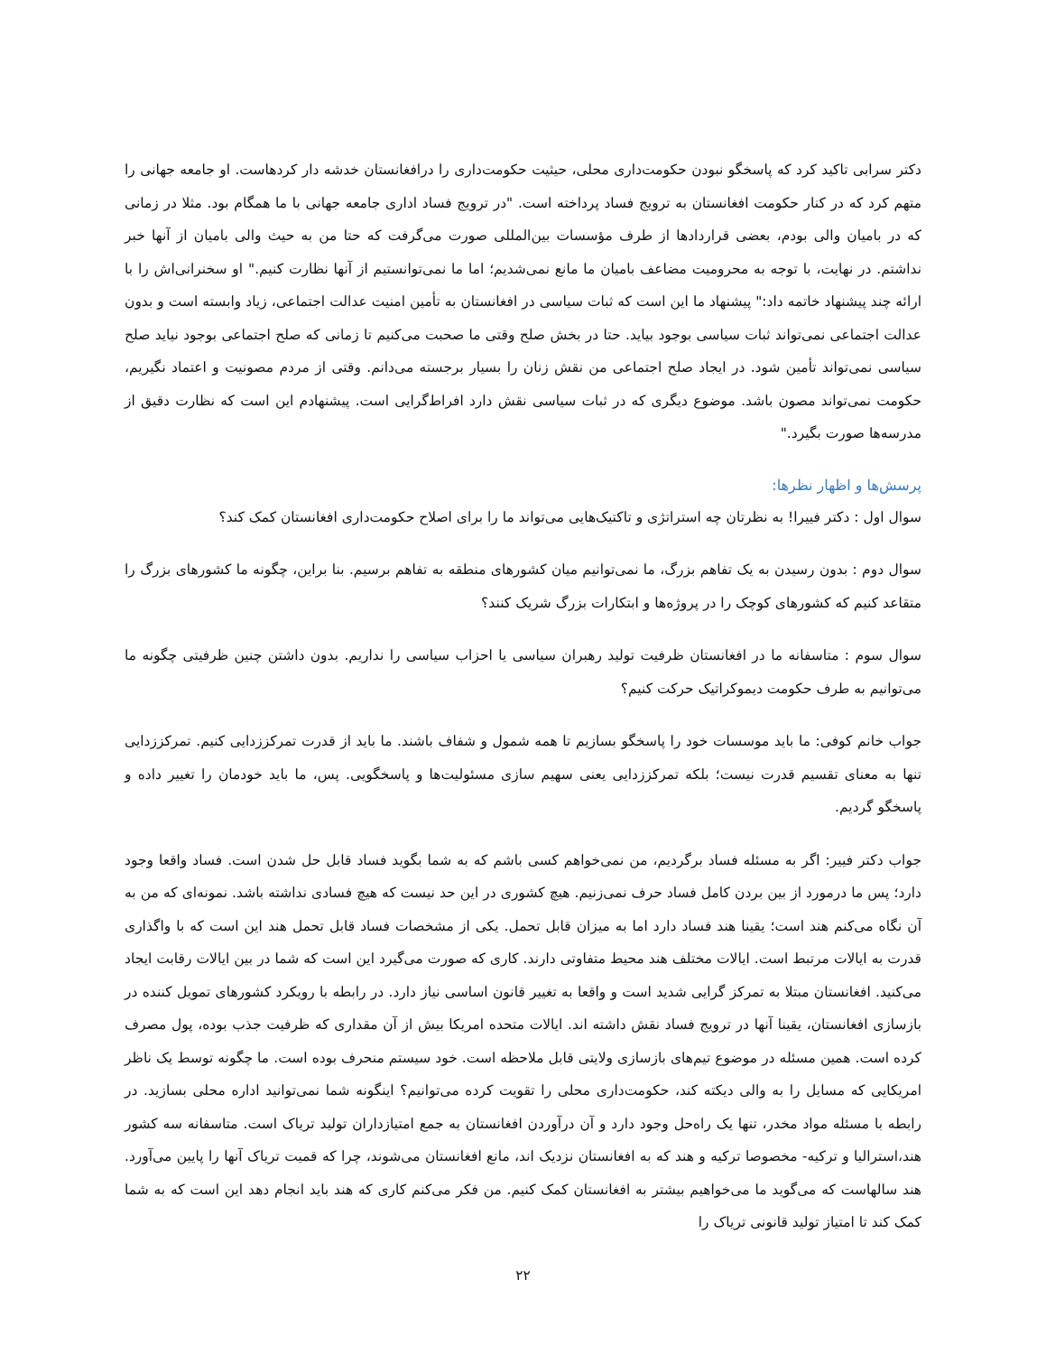دکتر سرابی تاکید کرد که پاسخگو نبودن حکومت‌داری محلی، حیثیت حکومت‌داری را درافغانستان خدشه دار کردهاست. او جامعه جهانی را متهم کرد که در کنار حکومت افغانستان به ترویج فساد پرداخته است. "در ترویج فساد اداری جامعه جهانی با ما همگام بود. مثلا در زمانی که در بامیان والی بودم، بعضی قراردادها از طرف مؤسسات بین‌المللی صورت می‌گرفت که حتا من به حیث والی بامیان از آنها خبر نداشتم. در نهایت، با توجه به محرومیت مضاعف بامیان ما مانع نمی‌شدیم؛ اما ما نمی‌توانستیم از آنها نظارت کنیم." او سخنرانی‌اش را با ارائه چند پیشنهاد خاتمه داد:" پیشنهاد ما این است که ثبات سیاسی در افغانستان به تأمین امنیت عدالت اجتماعی، زیاد وابسته است و بدون عدالت اجتماعی نمی‌تواند ثبات سیاسی بوجود بیاید. حتا در بخش صلح وقتی ما صحبت می‌کنیم تا زمانی که صلح اجتماعی بوجود نیاید صلح سیاسی نمی‌تواند تأمین شود. در ایجاد صلح اجتماعی من نقش زنان را بسیار برجسته می‌دانم. وقتی از مردم مصونیت و اعتماد نگیریم، حکومت نمی‌تواند مصون باشد. موضوع دیگری که در ثبات سیاسی نقش دارد افراط‌گرایی است. پیشنهادم این است که نظارت دقیق از مدرسه‌ها صورت بگیرد."
پرسش‌ها و اظهار نظرها:
سوال اول : دکتر فییرا! به نظرتان چه استراتژی و تاکتیک‌هایی می‌تواند ما را برای اصلاح حکومت‌داری افغانستان کمک کند؟
سوال دوم : بدون رسیدن به یک تفاهم بزرگ، ما نمی‌توانیم میان کشورهای منطقه به تفاهم برسیم. بنا براین، چگونه ما کشورهای بزرگ را متقاعد کنیم که کشورهای کوچک را در پروژه‌ها و ابتکارات بزرگ شریک کنند؟
سوال سوم : متاسفانه ما در افغانستان ظرفیت تولید رهبران سیاسی یا احزاب سیاسی را نداریم. بدون داشتن چنین ظرفیتی چگونه ما می‌توانیم به طرف حکومت دیموکراتیک حرکت کنیم؟
جواب خانم کوفی: ما باید موسسات خود را پاسخگو بسازیم تا همه شمول و شفاف باشند. ما باید از قدرت تمرکززدایی کنیم. تمرکززدایی تنها به معنای تقسیم قدرت نیست؛ بلکه تمرکززدایی یعنی سهیم سازی مسئولیت‌ها و پاسخگویی. پس، ما باید خودمان را تغییر داده و پاسخگو گردیم.
جواب دکتر فییر: اگر به مسئله فساد برگردیم، من نمی‌خواهم کسی باشم که به شما بگوید فساد قابل حل شدن است. فساد واقعا وجود دارد؛ پس ما درمورد از بین بردن کامل فساد حرف نمی‌زنیم. هیچ کشوری در این حد نیست که هیچ فسادی نداشته باشد. نمونه‌ای که من به آن نگاه می‌کنم هند است؛ یقینا هند فساد دارد اما به میزان قابل تحمل. یکی از مشخصات فساد قابل تحمل هند این است که با واگذاری قدرت به ایالات مرتبط است. ایالات مختلف هند محیط متفاوتی دارند. کاری که صورت می‌گیرد این است که شما در بین ایالات رقابت ایجاد می‌کنید. افغانستان مبتلا به تمرکز گرایی شدید است و واقعا به تغییر قانون اساسی نیاز دارد. در رابطه با رویکرد کشورهای تمویل کننده در بازسازی افغانستان، یقینا آنها در ترویج فساد نقش داشته اند. ایالات متحده امریکا بیش از آن مقداری که ظرفیت جذب بوده، پول مصرف کرده است. همین مسئله در موضوع تیم‌های بازسازی ولایتی قابل ملاحظه است. خود سیستم منحرف بوده است. ما چگونه توسط یک ناظر امریکایی که مسایل را به والی دیکته کند، حکومت‌داری محلی را تقویت کرده می‌توانیم؟ اینگونه شما نمی‌توانید اداره محلی بسازید. در رابطه با مسئله مواد مخدر، تنها یک راه‌حل وجود دارد و آن درآوردن افغانستان به جمع امتیازداران تولید تریاک است. متاسفانه سه کشور هند،استرالیا و ترکیه- مخصوصا ترکیه و هند که به افغانستان نزدیک اند، مانع افغانستان می‌شوند، چرا که قمیت تریاک آنها را پایین می‌آورد. هند سالهاست که می‌گوید ما می‌خواهیم بیشتر به افغانستان کمک کنیم. من فکر می‌کنم کاری که هند باید انجام دهد این است که به شما کمک کند تا امتیاز تولید قانونی تریاک را
۲۲